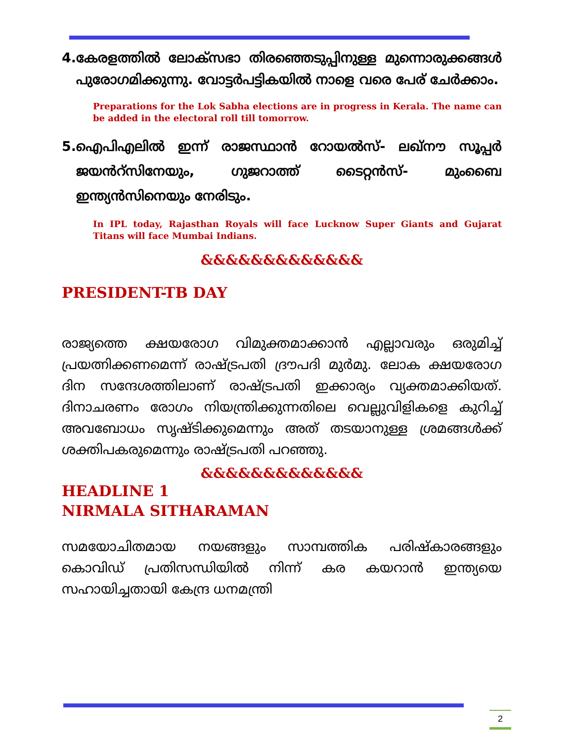4. കേരളത്തിൽ ലോക്സഭാ തിരഞ്ഞെടുപ്പിനുള്ള മുന്നൊരുക്കങ്ങൾ പുരോഗമിക്കുന്നു. വോട്ടർപട്ടികയിൽ നാളെ വരെ പേര് ചേർക്കാം.
Preparations for the Lok Sabha elections are in progress in Kerala. The name can be added in the electoral roll till tomorrow.
5. ഐപിഎലിൽ ഇന്ന് രാജസ്ഥാൻ റോയൽസ്- ലഖ്നൗ സൂപ്പർ ജയൻറ്സിനേയും, ഗുജറാത്ത് ടൈറ്റൻസ്- മുംബൈ ഇന്ത്യൻസിനെയും നേരിടും.
In IPL today, Rajasthan Royals will face Lucknow Super Giants and Gujarat Titans will face Mumbai Indians.
&&&&&&&&&&&&&
PRESIDENT-TB DAY
രാജ്യത്തെ ക്ഷയരോഗ വിമുക്തമാക്കാൻ എല്ലാവരും ഒരുമിച്ച് പ്രയത്നിക്കണമെന്ന് രാഷ്ട്രപതി ദ്രൗപദി മുർമു. ലോക ക്ഷയരോഗ ദിന സന്ദേശത്തിലാണ് രാഷ്ട്രപതി ഇക്കാര്യം വ്യക്തമാക്കിയത്. ദിനാചരണം രോഗം നിയന്ത്രിക്കുന്നതിലെ വെല്ലുവിളികളെ കുറിച്ച് അവബോധം സൃഷ്ടിക്കുമെന്നും അത് തടയാനുള്ള ശ്രമങ്ങൾക്ക് ശക്തിപകരുമെന്നും രാഷ്ട്രപതി പറഞ്ഞു.
&&&&&&&&&&&&&
HEADLINE 1
NIRMALA SITHARAMAN
സമയോചിതമായ നയങ്ങളും സാമ്പത്തിക പരിഷ്കാരങ്ങളും കൊവിഡ് പ്രതിസന്ധിയിൽ നിന്ന് കര കയറാൻ ഇന്ത്യയെ സഹായിച്ചതായി കേന്ദ്ര ധനമന്ത്രി
2